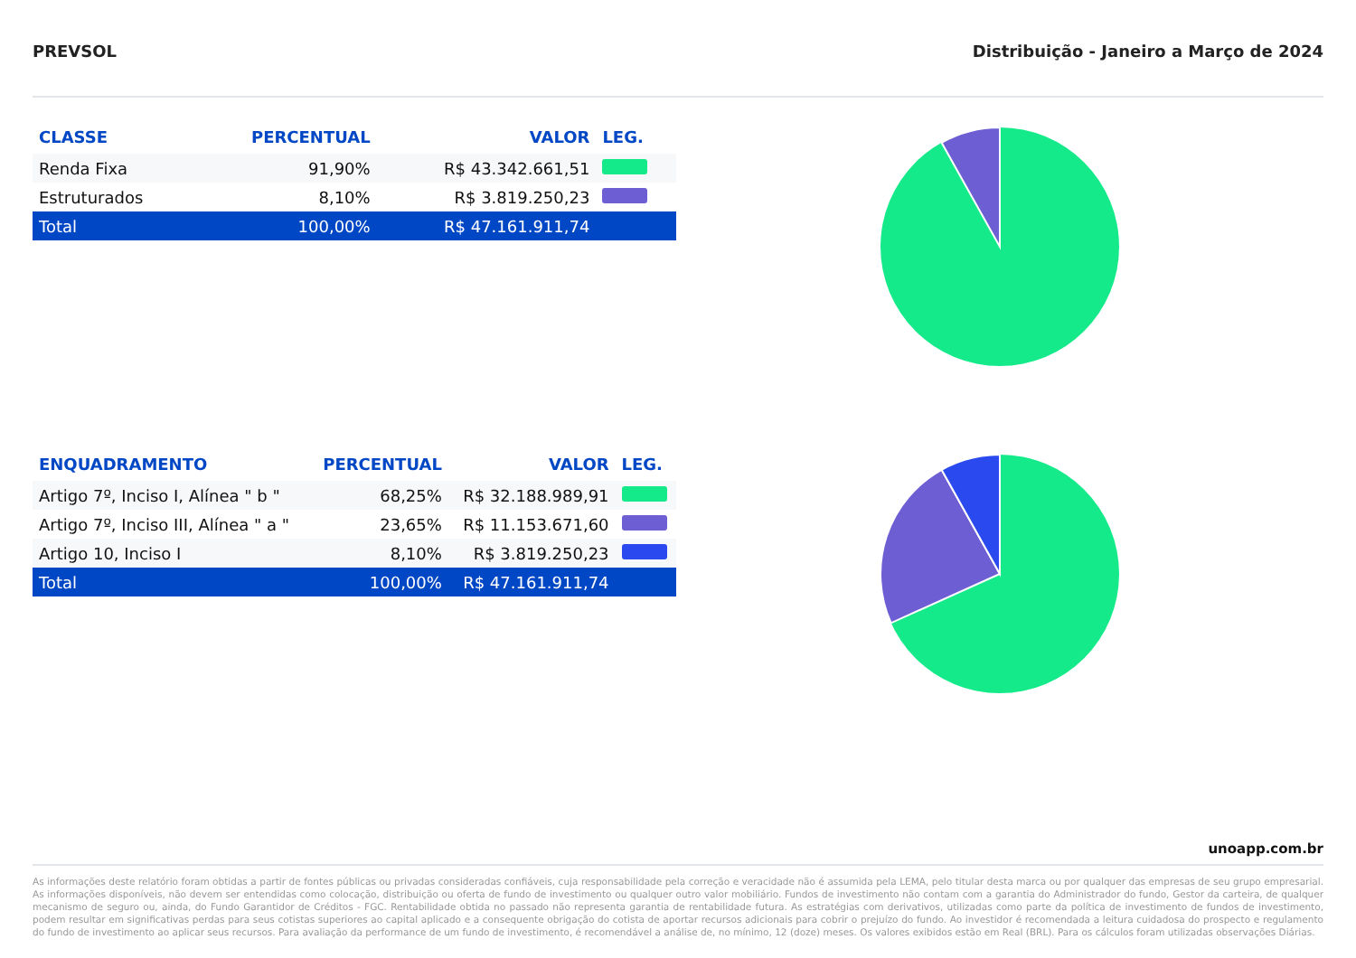PREVSOL Distribuição - Janeiro a Março de 2024
| CLASSE | PERCENTUAL | VALOR | LEG. |
| --- | --- | --- | --- |
| Renda Fixa | 91,90% | R$ 43.342.661,51 | |
| Estruturados | 8,10% | R$ 3.819.250,23 | |
| Total | 100,00% | R$ 47.161.911,74 | |
| ENQUADRAMENTO | PERCENTUAL | VALOR | LEG. |
| --- | --- | --- | --- |
| Artigo 7º, Inciso I, Alínea " b " | 68,25% | R$ 32.188.989,91 | |
| Artigo 7º, Inciso III, Alínea " a " | 23,65% | R$ 11.153.671,60 | |
| Artigo 10, Inciso I | 8,10% | R$ 3.819.250,23 | |
| Total | 100,00% | R$ 47.161.911,74 | |
unoapp.com.br
As informações deste relatório foram obtidas a partir de fontes públicas ou privadas consideradas confiáveis, cuja responsabilidade pela correção e veracidade não é assumida pela LEMA, pelo titular desta marca ou por qualquer das empresas de seu grupo empresarial. As informações disponíveis, não devem ser entendidas como colocação, distribuição ou oferta de fundo de investimento ou qualquer outro valor mobiliário. Fundos de investimento não contam com a garantia do Administrador do fundo, Gestor da carteira, de qualquer mecanismo de seguro ou, ainda, do Fundo Garantidor de Créditos - FGC. Rentabilidade obtida no passado não representa garantia de rentabilidade futura. As estratégias com derivativos, utilizadas como parte da política de investimento de fundos de investimento, podem resultar em significativas perdas para seus cotistas superiores ao capital aplicado e a consequente obrigação do cotista de aportar recursos adicionais para cobrir o prejuízo do fundo. Ao investidor é recomendada a leitura cuidadosa do prospecto e regulamento do fundo de investimento ao aplicar seus recursos. Para avaliação da performance de um fundo de investimento, é recomendável a análise de, no mínimo, 12 (doze) meses. Os valores exibidos estão em Real (BRL). Para os cálculos foram utilizadas observações Diárias.